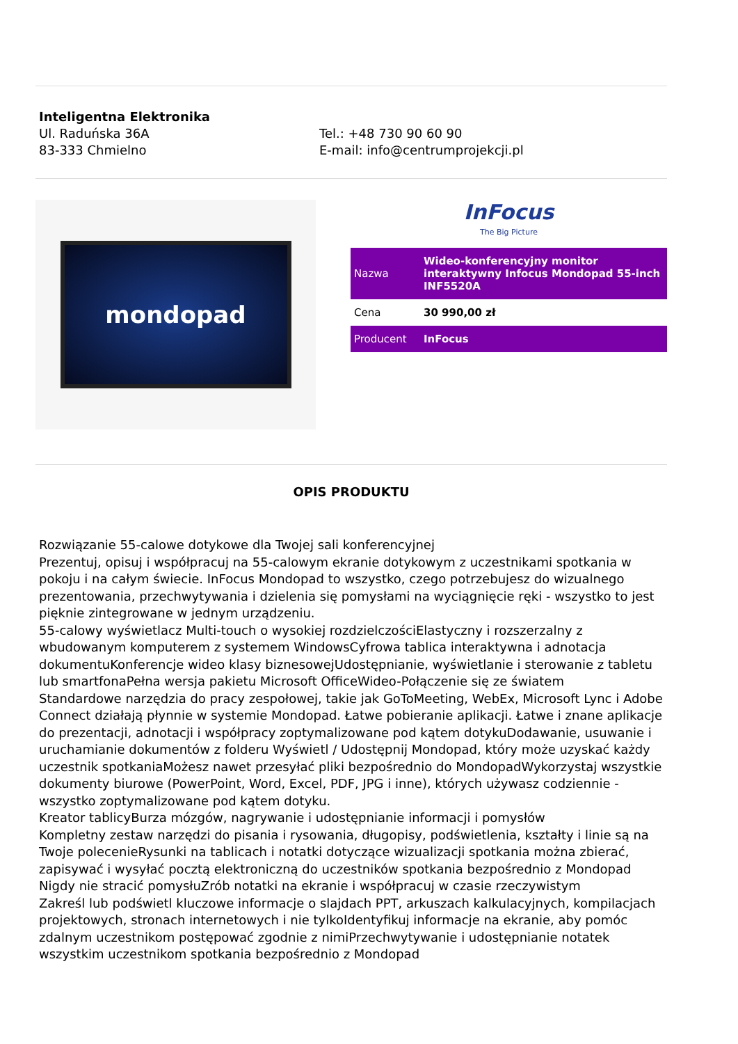Inteligentna Elektronika
Ul. Raduńska 36A
83-333 Chmielno
Tel.: +48 730 90 60 90
E-mail: info@centrumprojekcji.pl
mondopad
InFocus
The Big Picture
| Nazwa | Wideo-konferencyjny monitor interaktywny Infocus Mondopad 55-inch INF5520A |
| Cena | 30 990,00 zł |
| Producent | InFocus |
OPIS PRODUKTU
Rozwiązanie 55-calowe dotykowe dla Twojej sali konferencyjnej
Prezentuj, opisuj i współpracuj na 55-calowym ekranie dotykowym z uczestnikami spotkania w pokoju i na całym świecie. InFocus Mondopad to wszystko, czego potrzebujesz do wizualnego prezentowania, przechwytywania i dzielenia się pomysłami na wyciągnięcie ręki - wszystko to jest pięknie zintegrowane w jednym urządzeniu.
55-calowy wyświetlacz Multi-touch o wysokiej rozdzielczościElastyczny i rozszerzalny z wbudowanym komputerem z systemem WindowsCyfrowa tablica interaktywna i adnotacja dokumentuKonferencje wideo klasy biznesowejUdostępnianie, wyświetlanie i sterowanie z tabletu lub smartfonaPełna wersja pakietu Microsoft OfficeWideo-Połączenie się ze światem
Standardowe narzędzia do pracy zespołowej, takie jak GoToMeeting, WebEx, Microsoft Lync i Adobe Connect działają płynnie w systemie Mondopad. Łatwe pobieranie aplikacji. Łatwe i znane aplikacje do prezentacji, adnotacji i współpracy zoptymalizowane pod kątem dotykuDodawanie, usuwanie i uruchamianie dokumentów z folderu Wyświetl / Udostępnij Mondopad, który może uzyskać każdy uczestnik spotkaniaMożesz nawet przesyłać pliki bezpośrednio do MondopadWykorzystaj wszystkie dokumenty biurowe (PowerPoint, Word, Excel, PDF, JPG i inne), których używasz codziennie - wszystko zoptymalizowane pod kątem dotyku.
Kreator tablicyBurza mózgów, nagrywanie i udostępnianie informacji i pomysłów
Kompletny zestaw narzędzi do pisania i rysowania, długopisy, podświetlenia, kształty i linie są na Twoje polecenieRysunki na tablicach i notatki dotyczące wizualizacji spotkania można zbierać, zapisywać i wysyłać pocztą elektroniczną do uczestników spotkania bezpośrednio z Mondopad
Nigdy nie stracić pomysłuZrób notatki na ekranie i współpracuj w czasie rzeczywistym
Zakreśl lub podświetl kluczowe informacje o slajdach PPT, arkuszach kalkulacyjnych, kompilacjach projektowych, stronach internetowych i nie tylkoIdentyfikuj informacje na ekranie, aby pomóc zdalnym uczestnikom postępować zgodnie z nimiPrzechwytywanie i udostępnianie notatek wszystkim uczestnikom spotkania bezpośrednio z Mondopad